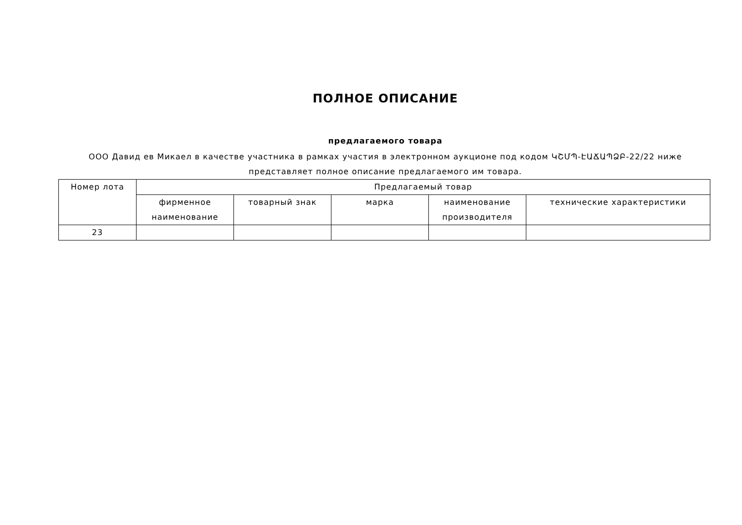ПОЛНОЕ ОПИСАНИЕ
предлагаемого товара
ООО Давид ев Микаел в качестве участника в рамках участия в электронном аукционе под кодом ԿՇՄՊ-ԷԱՃԱՊՁԲ-22/22 ниже представляет полное описание предлагаемого им товара.
| Номер лота | Предлагаемый товар | | | | |
| --- | --- | --- | --- | --- | --- |
| | фирменное наименование | товарный знак | марка | наименование производителя | технические характеристики |
| 23 | | | | | |